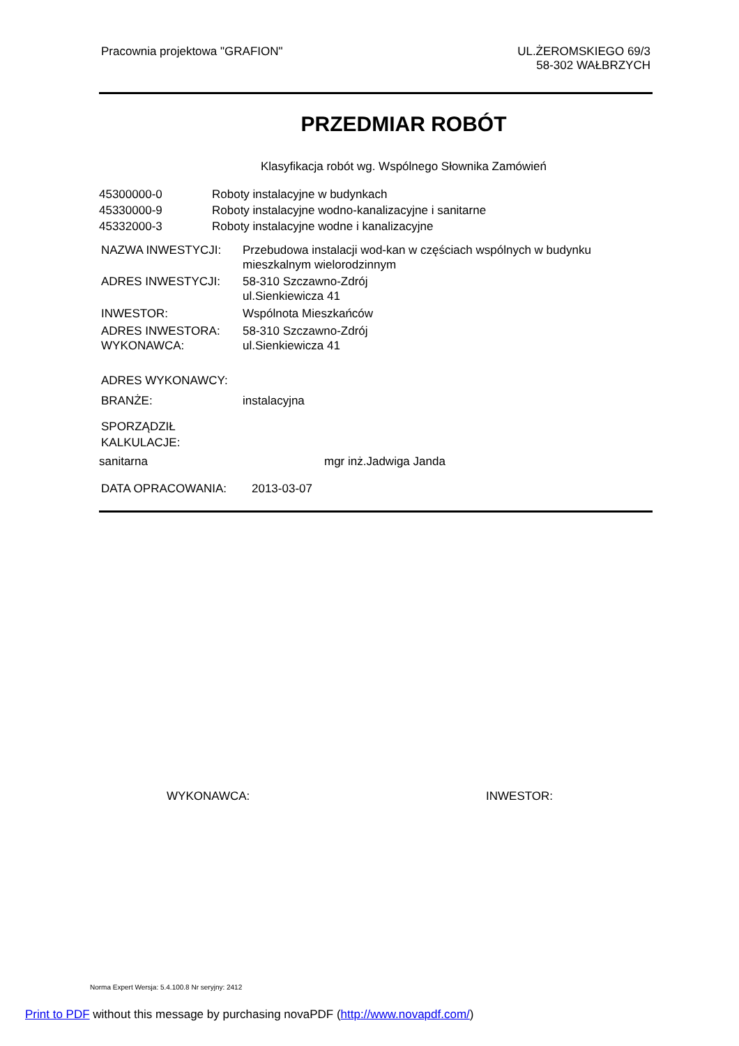Pracownia projektowa "GRAFION" UL.ŻEROMSKIEGO 69/3
58-302 WAŁBRZYCH
PRZEDMIAR ROBÓT
Klasyfikacja robót wg. Wspólnego Słownika Zamówień
45300000-0 Roboty instalacyjne w budynkach
45330000-9 Roboty instalacyjne wodno-kanalizacyjne i sanitarne
45332000-3 Roboty instalacyjne wodne i kanalizacyjne
NAZWA INWESTYCJI: Przebudowa instalacji wod-kan w częściach wspólnych w budynku
mieszkalnym wielorodzinnym
ADRES INWESTYCJI: 58-310 Szczawno-Zdrój
ul.Sienkiewicza 41
INWESTOR: Wspólnota Mieszkańców
ADRES INWESTORA:
WYKONAWCA:
58-310 Szczawno-Zdrój
ul.Sienkiewicza 41
ADRES WYKONAWCY:
BRANŻE: instalacyjna
SPORZĄDZIŁ KALKULACJE:
sanitarna mgr inż.Jadwiga Janda
DATA OPRACOWANIA: 2013-03-07
WYKONAWCA: INWESTOR:
Norma Expert Wersja: 5.4.100.8 Nr seryjny: 2412
Print to PDF without this message by purchasing novaPDF (http://www.novapdf.com/)